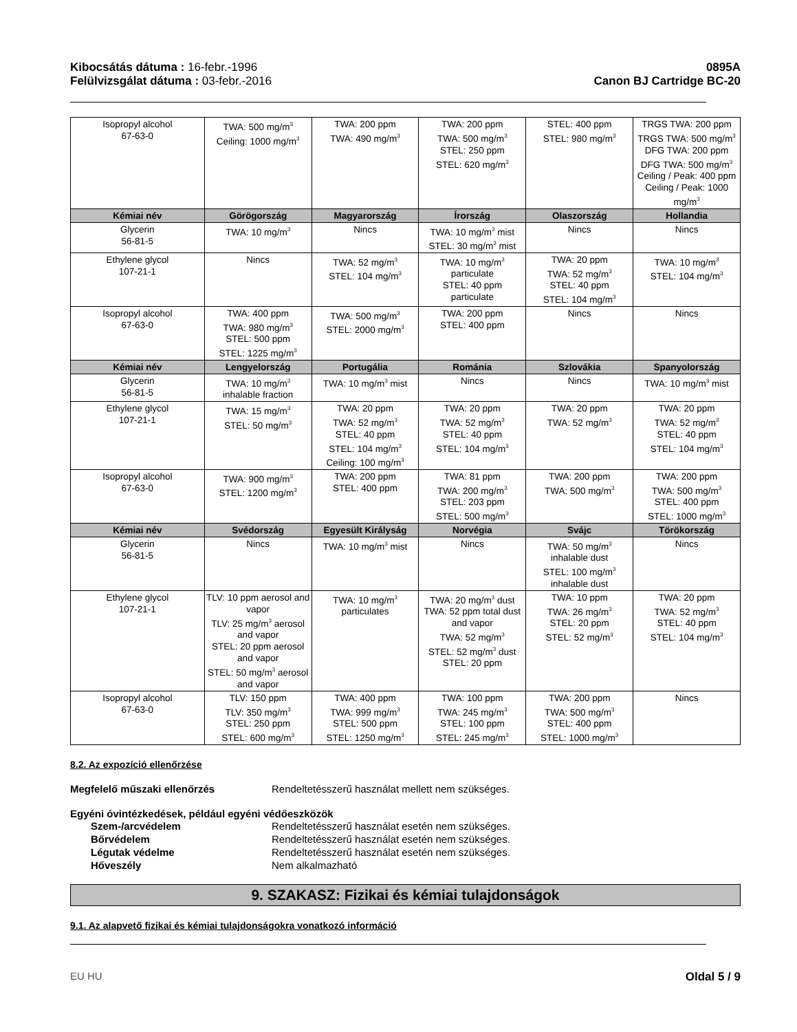Kibocsátás dátuma : 16-febr.-1996
Felülvizsgálat dátuma : 03-febr.-2016
0895A
Canon BJ Cartridge BC-20
| Isopropyl alcohol 67-63-0 | TWA: 500 mg/m<sup>3</sup> Ceiling: 1000 mg/m<sup>3</sup> | TWA: 200 ppm TWA: 490 mg/m<sup>3</sup> | TWA: 200 ppm TWA: 500 mg/m<sup>3</sup> STEL: 250 ppm STEL: 620 mg/m<sup>3</sup> | STEL: 400 ppm STEL: 980 mg/m<sup>3</sup> | TRGS TWA: 200 ppm TRGS TWA: 500 mg/m<sup>3</sup> DFG TWA: 200 ppm DFG TWA: 500 mg/m<sup>3</sup> Ceiling / Peak: 400 ppm Ceiling / Peak: 1000 mg/m<sup>3</sup> |
| Kémiai név | Görögország | Magyarország | Írország | Olaszország | Hollandia |
| Glycerin 56-81-5 | TWA: 10 mg/m<sup>3</sup> | Nincs | TWA: 10 mg/m<sup>3</sup> mist STEL: 30 mg/m<sup>3</sup> mist | Nincs | Nincs |
| Ethylene glycol 107-21-1 | Nincs | TWA: 52 mg/m<sup>3</sup> STEL: 104 mg/m<sup>3</sup> | TWA: 10 mg/m<sup>3</sup> particulate STEL: 40 ppm particulate | TWA: 20 ppm TWA: 52 mg/m<sup>3</sup> STEL: 40 ppm STEL: 104 mg/m<sup>3</sup> | TWA: 10 mg/m<sup>3</sup> STEL: 104 mg/m<sup>3</sup> |
| Isopropyl alcohol 67-63-0 | TWA: 400 ppm TWA: 980 mg/m<sup>3</sup> STEL: 500 ppm STEL: 1225 mg/m<sup>3</sup> | TWA: 500 mg/m<sup>3</sup> STEL: 2000 mg/m<sup>3</sup> | TWA: 200 ppm STEL: 400 ppm | Nincs | Nincs |
| Kémiai név | Lengyelország | Portugália | Románia | Szlovákia | Spanyolország |
| Glycerin 56-81-5 | TWA: 10 mg/m<sup>3</sup> inhalable fraction | TWA: 10 mg/m<sup>3</sup> mist | Nincs | Nincs | TWA: 10 mg/m<sup>3</sup> mist |
| Ethylene glycol 107-21-1 | TWA: 15 mg/m<sup>3</sup> STEL: 50 mg/m<sup>3</sup> | TWA: 20 ppm TWA: 52 mg/m<sup>3</sup> STEL: 40 ppm STEL: 104 mg/m<sup>3</sup> Ceiling: 100 mg/m<sup>3</sup> | TWA: 20 ppm TWA: 52 mg/m<sup>3</sup> STEL: 40 ppm STEL: 104 mg/m<sup>3</sup> | TWA: 20 ppm TWA: 52 mg/m<sup>3</sup> | TWA: 20 ppm TWA: 52 mg/m<sup>3</sup> STEL: 40 ppm STEL: 104 mg/m<sup>3</sup> |
| Isopropyl alcohol 67-63-0 | TWA: 900 mg/m<sup>3</sup> STEL: 1200 mg/m<sup>3</sup> | TWA: 200 ppm STEL: 400 ppm | TWA: 81 ppm TWA: 200 mg/m<sup>3</sup> STEL: 203 ppm STEL: 500 mg/m<sup>3</sup> | TWA: 200 ppm TWA: 500 mg/m<sup>3</sup> | TWA: 200 ppm TWA: 500 mg/m<sup>3</sup> STEL: 400 ppm STEL: 1000 mg/m<sup>3</sup> |
| Kémiai név | Svédország | Egyesült Királyság | Norvégia | Svájc | Törökország |
| Glycerin 56-81-5 | Nincs | TWA: 10 mg/m<sup>3</sup> mist | Nincs | TWA: 50 mg/m<sup>3</sup> inhalable dust STEL: 100 mg/m<sup>3</sup> inhalable dust | Nincs |
| Ethylene glycol 107-21-1 | TLV: 10 ppm aerosol and vapor TLV: 25 mg/m<sup>3</sup> aerosol and vapor STEL: 20 ppm aerosol and vapor STEL: 50 mg/m<sup>3</sup> aerosol and vapor | TWA: 10 mg/m<sup>3</sup> particulates | TWA: 20 mg/m<sup>3</sup> dust TWA: 52 ppm total dust and vapor TWA: 52 mg/m<sup>3</sup> STEL: 52 mg/m<sup>3</sup> dust STEL: 20 ppm | TWA: 10 ppm TWA: 26 mg/m<sup>3</sup> STEL: 20 ppm STEL: 52 mg/m<sup>3</sup> | TWA: 20 ppm TWA: 52 mg/m<sup>3</sup> STEL: 40 ppm STEL: 104 mg/m<sup>3</sup> |
| Isopropyl alcohol 67-63-0 | TLV: 150 ppm TLV: 350 mg/m<sup>3</sup> STEL: 250 ppm STEL: 600 mg/m<sup>3</sup> | TWA: 400 ppm TWA: 999 mg/m<sup>3</sup> STEL: 500 ppm STEL: 1250 mg/m<sup>3</sup> | TWA: 100 ppm TWA: 245 mg/m<sup>3</sup> STEL: 100 ppm STEL: 245 mg/m<sup>3</sup> | TWA: 200 ppm TWA: 500 mg/m<sup>3</sup> STEL: 400 ppm STEL: 1000 mg/m<sup>3</sup> | Nincs |
8.2. Az expozíció ellenőrzése
Megfelelő műszaki ellenőrzés Rendeltetésszerű használat mellett nem szükséges.
Egyéni óvintézkedések, például egyéni védőeszközök
Szem-/arcvédelem Rendeltetésszerű használat esetén nem szükséges.
Bőrvédelem Rendeltetésszerű használat esetén nem szükséges.
Légutak védelme Rendeltetésszerű használat esetén nem szükséges.
Hőveszély Nem alkalmazható
9. SZAKASZ: Fizikai és kémiai tulajdonságok
9.1. Az alapvető fizikai és kémiai tulajdonságokra vonatkozó információ
EU HU Oldal 5 / 9